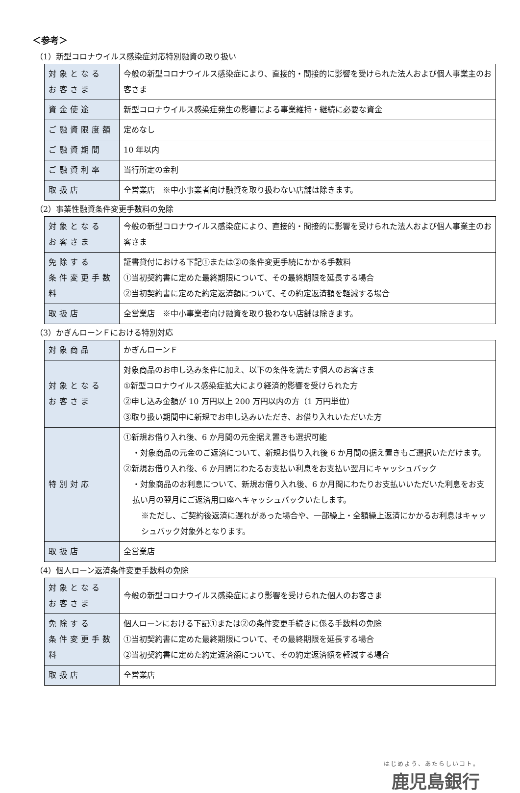＜参考＞
（1）新型コロナウイルス感染症対応特別融資の取り扱い
| 対象となる お客さま | 今般の新型コロナウイルス感染症により、直接的・間接的に影響を受けられた法人および個人事業主のお客さま |
| 資金使途 | 新型コロナウイルス感染症発生の影響による事業維持・継続に必要な資金 |
| ご融資限度額 | 定めなし |
| ご融資期間 | 10 年以内 |
| ご融資利率 | 当行所定の金利 |
| 取扱店 | 全営業店 ※中小事業者向け融資を取り扱わない店舗は除きます。 |
（2）事業性融資条件変更手数料の免除
| 対象となる お客さま | 今般の新型コロナウイルス感染症により、直接的・間接的に影響を受けられた法人および個人事業主のお客さま |
| 免除する 条件変更手数料 | 証書貸付における下記①または②の条件変更手続にかかる手数料 ①当初契約書に定めた最終期限について、その最終期限を延長する場合 ②当初契約書に定めた約定返済額について、その約定返済額を軽減する場合 |
| 取扱店 | 全営業店 ※中小事業者向け融資を取り扱わない店舗は除きます。 |
（3）かぎんローンＦにおける特別対応
| 対象商品 | かぎんローンＦ |
| 対象となる お客さま | 対象商品のお申し込み条件に加え、以下の条件を満たす個人のお客さま ①新型コロナウイルス感染症拡大により経済的影響を受けられた方 ②申し込み金額が 10 万円以上 200 万円以内の方（1 万円単位） ③取り扱い期間中に新規でお申し込みいただき、お借り入れいただいた方 |
| 特別対応 | ①新規お借り入れ後、6 か月間の元金据え置きも選択可能 ・対象商品の元金のご返済について、新規お借り入れ後 6 か月間の据え置きもご選択いただけます。 ②新規お借り入れ後、6 か月間にわたるお支払い利息をお支払い翌月にキャッシュバック ・対象商品のお利息について、新規お借り入れ後、6 か月間にわたりお支払いいただいた利息をお支払い月の翌月にご返済用口座へキャッシュバックいたします。 ※ただし、ご契約後返済に遅れがあった場合や、一部繰上・全額繰上返済にかかるお利息はキャッシュバック対象外となります。 |
| 取扱店 | 全営業店 |
（4）個人ローン返済条件変更手数料の免除
| 対象となる お客さま | 今般の新型コロナウイルス感染症により影響を受けられた個人のお客さま |
| 免除する 条件変更手数料 | 個人ローンにおける下記①または②の条件変更手続きに係る手数料の免除 ①当初契約書に定めた最終期限について、その最終期限を延長する場合 ②当初契約書に定めた約定返済額について、その約定返済額を軽減する場合 |
| 取扱店 | 全営業店 |
はじめよう、あたらしいコト。
鹿児島銀行